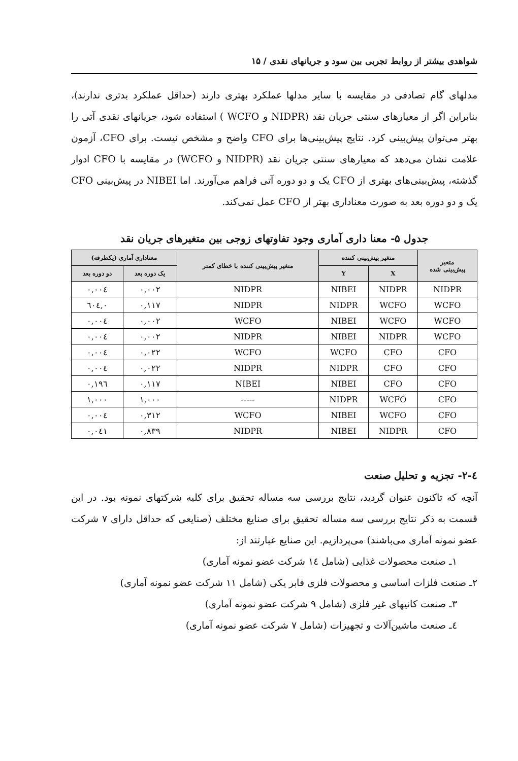شواهدی بیشتر از روابط تجربی بین سود و جریانهای نقدی / ۱۵
مدلهای گام تصادفی در مقایسه با سایر مدلها عملکرد بهتری دارند (حداقل عملکرد بدتری ندارند)، بنابراین اگر از معیارهای سنتی جریان نقد (NIDPR و WCFO ) استفاده شود، جریانهای نقدی آتی را بهتر می‌توان پیش‌بینی کرد. نتایج پیش‌بینی‌ها برای CFO واضح و مشخص نیست. برای CFO، آزمون علامت نشان می‌دهد که معیارهای سنتی جریان نقد (NIDPR و WCFO) در مقایسه با CFO ادوار گذشته، پیش‌بینی‌های بهتری از CFO یک و دو دوره آتی فراهم می‌آورند. اما NIBEI در پیش‌بینی CFO یک و دو دوره بعد به صورت معناداری بهتر از CFO عمل نمی‌کند.
جدول ۵- معنا داری آماری وجود تفاوتهای زوجی بین متغیرهای جریان نقد
| متغیر پیش‌بینی شده | متغیر پیش‌بینی کننده | | متغیر پیش‌بینی کننده با خطای کمتر | معناداری آماری (یکطرفه) | |
| --- | --- | --- | --- | --- | --- |
| | X | Y | | یک دوره بعد | دو دوره بعد |
| NIDPR | NIDPR | NIBEI | NIDPR | ۰,۰۰۲ | ۰,۰۰٤ |
| WCFO | WCFO | NIDPR | NIDPR | ۰,۱۱۷ | ۰,٦۰٤ |
| WCFO | WCFO | NIBEI | WCFO | ۰,۰۰۲ | ۰,۰۰٤ |
| WCFO | NIDPR | NIBEI | NIDPR | ۰,۰۰۲ | ۰,۰۰٤ |
| CFO | CFO | WCFO | WCFO | ۰,۰۲۲ | ۰,۰۰٤ |
| CFO | CFO | NIDPR | NIDPR | ۰,۰۲۲ | ۰,۰۰٤ |
| CFO | CFO | NIBEI | NIBEI | ۰,۱۱۷ | ۰,۱۹٦ |
| CFO | WCFO | NIDPR | ----- | ۱,۰۰۰ | ۱,۰۰۰ |
| CFO | WCFO | NIBEI | WCFO | ۰,۳۱۲ | ۰,۰۰٤ |
| CFO | NIDPR | NIBEI | NIDPR | ۰,۸۳۹ | ۰,۰٤۱ |
٤-۲- تجزیه و تحلیل صنعت
آنچه که تاکنون عنوان گردید، نتایج بررسی سه مساله تحقیق برای کلیه شرکتهای نمونه بود. در این قسمت به ذکر نتایج بررسی سه مساله تحقیق برای صنایع مختلف (صنایعی که حداقل دارای ۷ شرکت عضو نمونه آماری می‌باشند) می‌پردازیم. این صنایع عبارتند از:
۱ـ صنعت محصولات غذایی (شامل ١٤ شرکت عضو نمونه آماری)
۲ـ صنعت فلزات اساسی و محصولات فلزی فابر یکی (شامل ۱۱ شرکت عضو نمونه آماری)
۳ـ صنعت کانیهای غیر فلزی (شامل ۹ شرکت عضو نمونه آماری)
٤ـ صنعت ماشین‌آلات و تجهیزات (شامل ۷ شرکت عضو نمونه آماری)